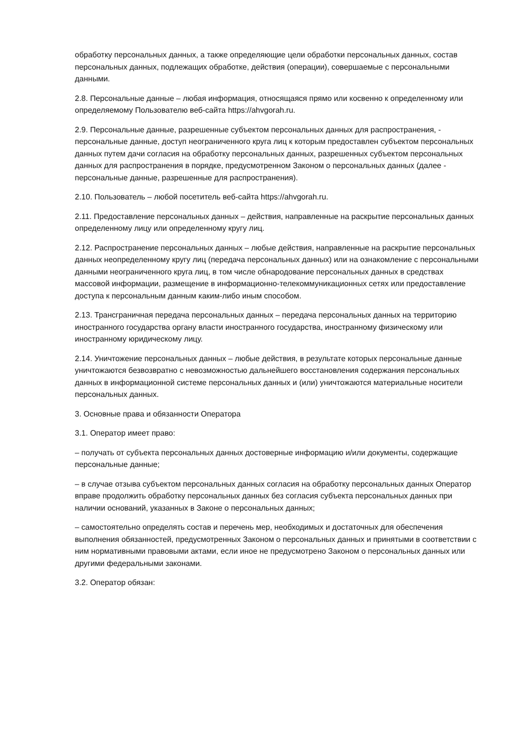обработку персональных данных, а также определяющие цели обработки персональных данных, состав персональных данных, подлежащих обработке, действия (операции), совершаемые с персональными данными.
2.8. Персональные данные – любая информация, относящаяся прямо или косвенно к определенному или определяемому Пользователю веб-сайта https://ahvgorah.ru.
2.9. Персональные данные, разрешенные субъектом персональных данных для распространения, - персональные данные, доступ неограниченного круга лиц к которым предоставлен субъектом персональных данных путем дачи согласия на обработку персональных данных, разрешенных субъектом персональных данных для распространения в порядке, предусмотренном Законом о персональных данных (далее - персональные данные, разрешенные для распространения).
2.10. Пользователь – любой посетитель веб-сайта https://ahvgorah.ru.
2.11. Предоставление персональных данных – действия, направленные на раскрытие персональных данных определенному лицу или определенному кругу лиц.
2.12. Распространение персональных данных – любые действия, направленные на раскрытие персональных данных неопределенному кругу лиц (передача персональных данных) или на ознакомление с персональными данными неограниченного круга лиц, в том числе обнародование персональных данных в средствах массовой информации, размещение в информационно-телекоммуникационных сетях или предоставление доступа к персональным данным каким-либо иным способом.
2.13. Трансграничная передача персональных данных – передача персональных данных на территорию иностранного государства органу власти иностранного государства, иностранному физическому или иностранному юридическому лицу.
2.14. Уничтожение персональных данных – любые действия, в результате которых персональные данные уничтожаются безвозвратно с невозможностью дальнейшего восстановления содержания персональных данных в информационной системе персональных данных и (или) уничтожаются материальные носители персональных данных.
3. Основные права и обязанности Оператора
3.1. Оператор имеет право:
– получать от субъекта персональных данных достоверные информацию и/или документы, содержащие персональные данные;
– в случае отзыва субъектом персональных данных согласия на обработку персональных данных Оператор вправе продолжить обработку персональных данных без согласия субъекта персональных данных при наличии оснований, указанных в Законе о персональных данных;
– самостоятельно определять состав и перечень мер, необходимых и достаточных для обеспечения выполнения обязанностей, предусмотренных Законом о персональных данных и принятыми в соответствии с ним нормативными правовыми актами, если иное не предусмотрено Законом о персональных данных или другими федеральными законами.
3.2. Оператор обязан: